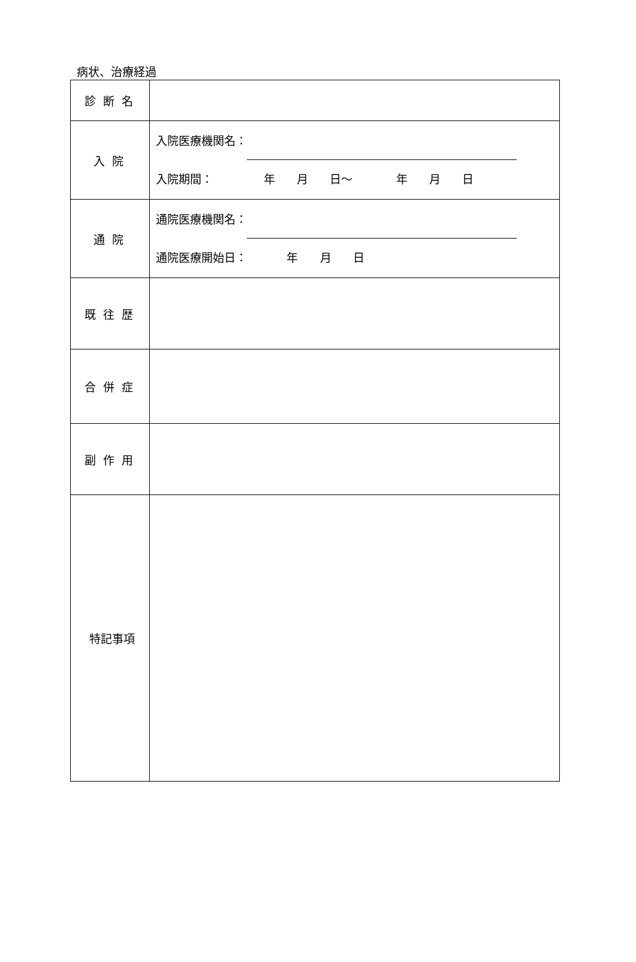病状、治療経過
| 診断名 | |
| 入院 | 入院医療機関名： 入院期間： 年 月 日～ 年 月 日 |
| 通院 | 通院医療機関名： 通院医療開始日： 年 月 日 |
| 既往歴 | |
| 合併症 | |
| 副作用 | |
| 特記事項 | |